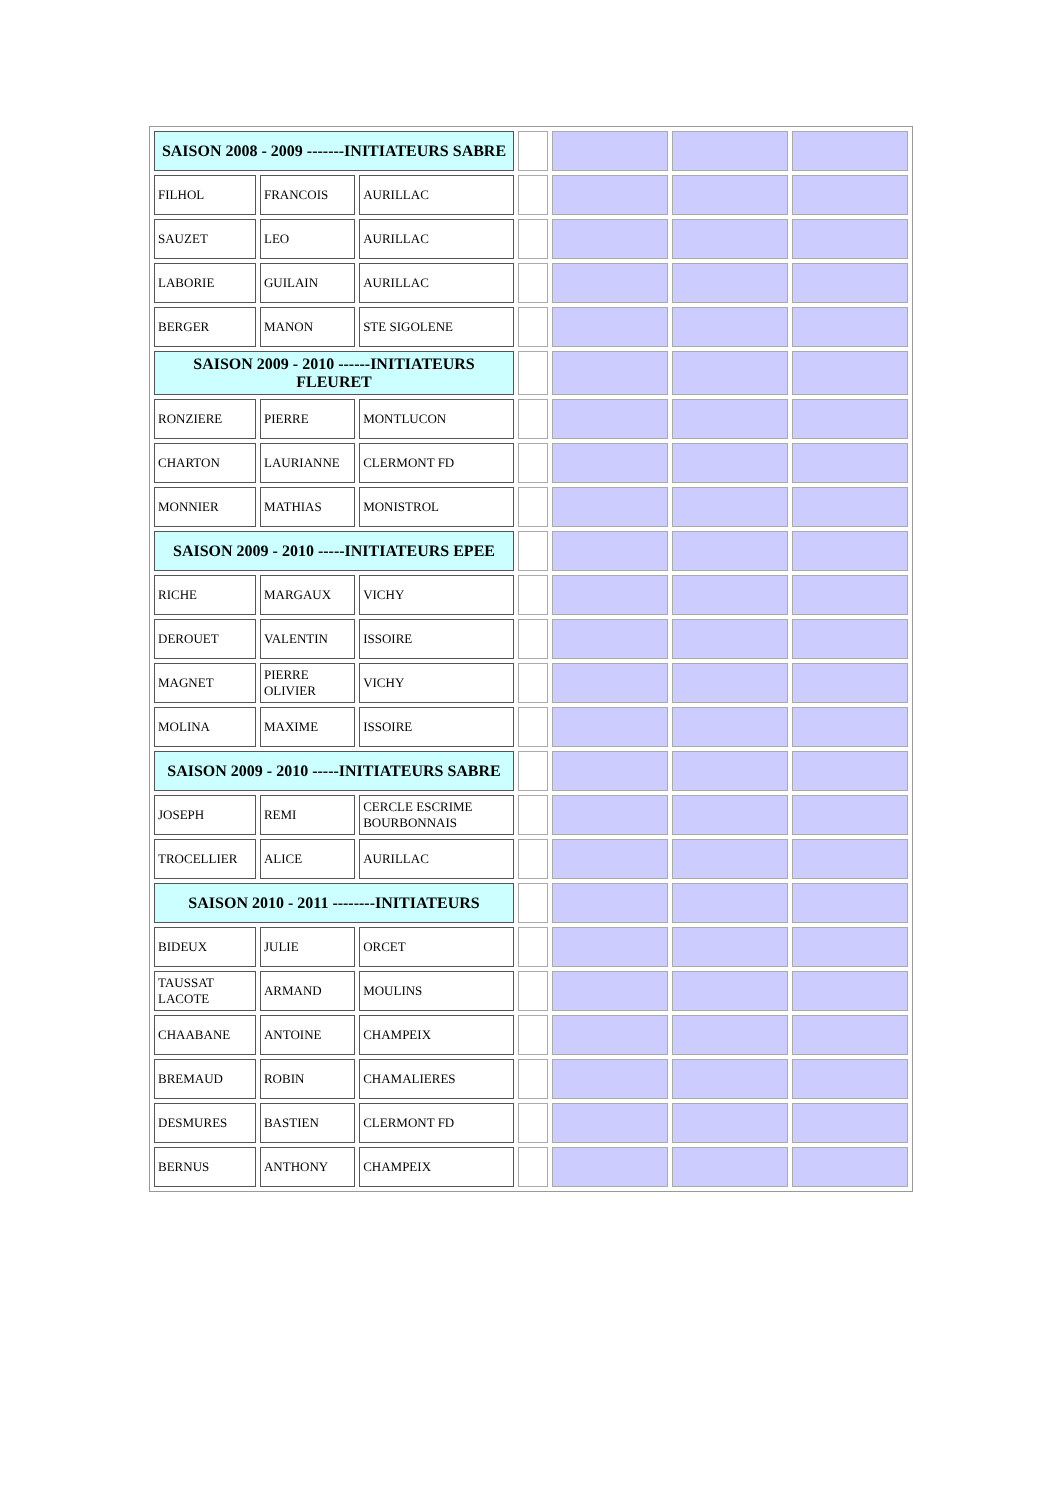| SAISON 2008 - 2009 -------INITIATEURS SABRE | | | | | | |
| FILHOL | FRANCOIS | AURILLAC | | | | |
| SAUZET | LEO | AURILLAC | | | | |
| LABORIE | GUILAIN | AURILLAC | | | | |
| BERGER | MANON | STE SIGOLENE | | | | |
| SAISON 2009 - 2010 ------INITIATEURS FLEURET | | | | | | |
| RONZIERE | PIERRE | MONTLUCON | | | | |
| CHARTON | LAURIANNE | CLERMONT FD | | | | |
| MONNIER | MATHIAS | MONISTROL | | | | |
| SAISON 2009 - 2010 -----INITIATEURS EPEE | | | | | | |
| RICHE | MARGAUX | VICHY | | | | |
| DEROUET | VALENTIN | ISSOIRE | | | | |
| MAGNET | PIERRE OLIVIER | VICHY | | | | |
| MOLINA | MAXIME | ISSOIRE | | | | |
| SAISON 2009 - 2010 -----INITIATEURS SABRE | | | | | | |
| JOSEPH | REMI | CERCLE ESCRIME BOURBONNAIS | | | | |
| TROCELLIER | ALICE | AURILLAC | | | | |
| SAISON 2010 - 2011 --------INITIATEURS | | | | | | |
| BIDEUX | JULIE | ORCET | | | | |
| TAUSSAT LACOTE | ARMAND | MOULINS | | | | |
| CHAABANE | ANTOINE | CHAMPEIX | | | | |
| BREMAUD | ROBIN | CHAMALIERES | | | | |
| DESMURES | BASTIEN | CLERMONT FD | | | | |
| BERNUS | ANTHONY | CHAMPEIX | | | | |